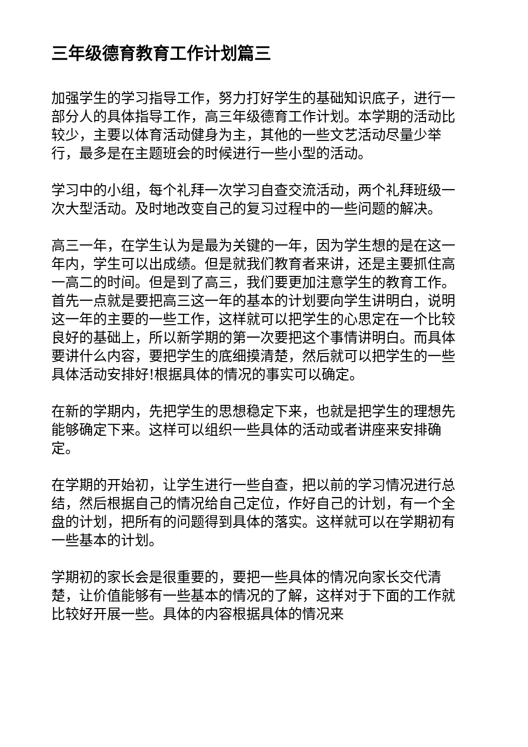三年级德育教育工作计划篇三
加强学生的学习指导工作，努力打好学生的基础知识底子，进行一部分人的具体指导工作，高三年级德育工作计划。本学期的活动比较少，主要以体育活动健身为主，其他的一些文艺活动尽量少举行，最多是在主题班会的时候进行一些小型的活动。
学习中的小组，每个礼拜一次学习自查交流活动，两个礼拜班级一次大型活动。及时地改变自己的复习过程中的一些问题的解决。
高三一年，在学生认为是最为关键的一年，因为学生想的是在这一年内，学生可以出成绩。但是就我们教育者来讲，还是主要抓住高一高二的时间。但是到了高三，我们要更加注意学生的教育工作。首先一点就是要把高三这一年的基本的计划要向学生讲明白，说明这一年的主要的一些工作，这样就可以把学生的心思定在一个比较良好的基础上，所以新学期的第一次要把这个事情讲明白。而具体要讲什么内容，要把学生的底细摸清楚，然后就可以把学生的一些具体活动安排好!根据具体的情况的事实可以确定。
在新的学期内，先把学生的思想稳定下来，也就是把学生的理想先能够确定下来。这样可以组织一些具体的活动或者讲座来安排确定。
在学期的开始初，让学生进行一些自查，把以前的学习情况进行总结，然后根据自己的情况给自己定位，作好自己的计划，有一个全盘的计划，把所有的问题得到具体的落实。这样就可以在学期初有一些基本的计划。
学期初的家长会是很重要的，要把一些具体的情况向家长交代清楚，让价值能够有一些基本的情况的了解，这样对于下面的工作就比较好开展一些。具体的内容根据具体的情况来